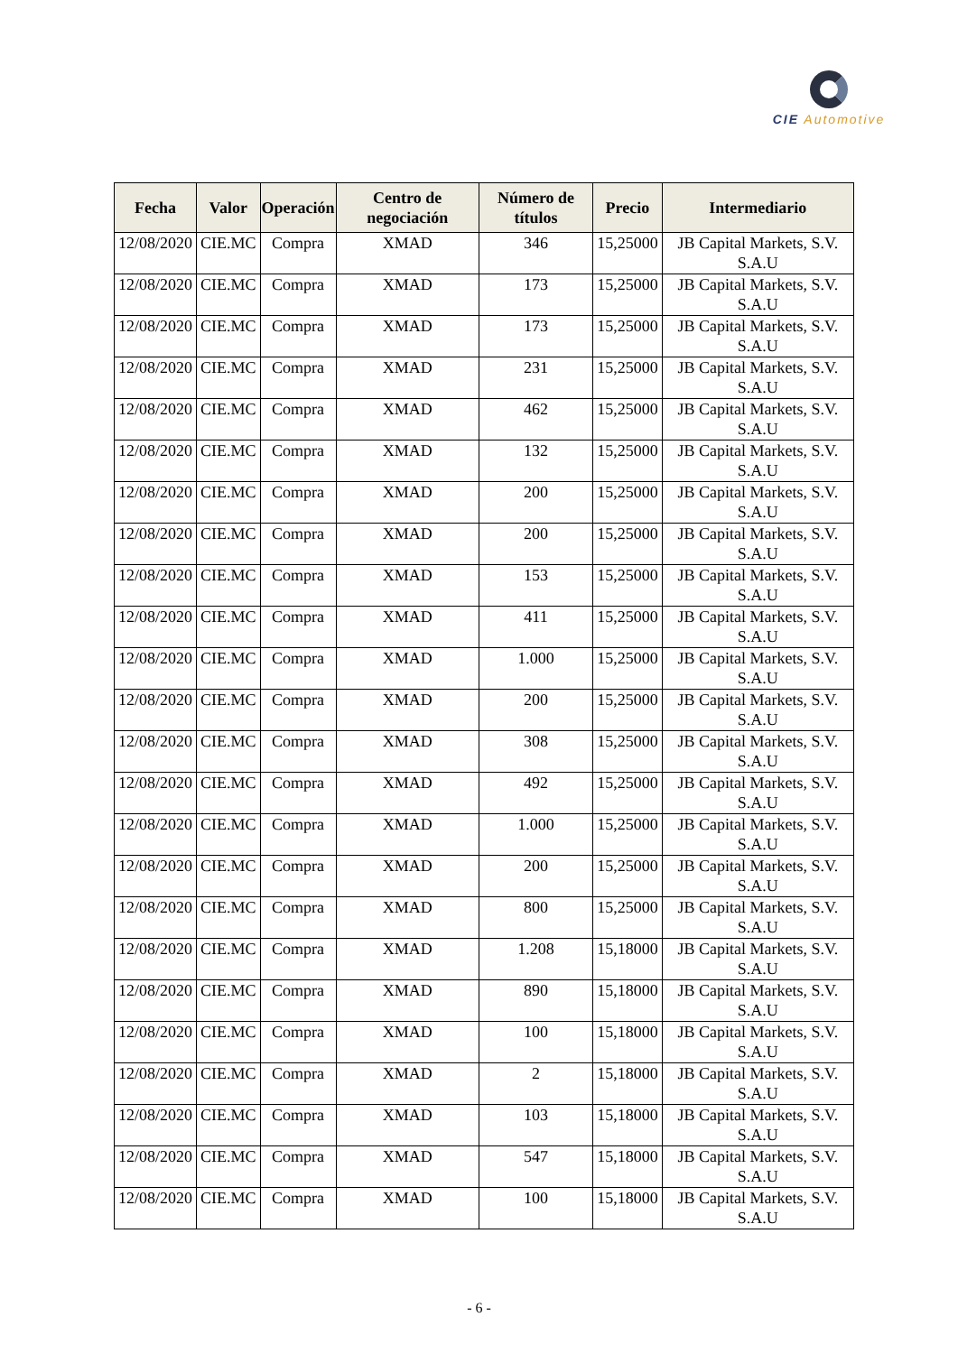CIE Automotive
| Fecha | Valor | Operación | Centro de negociación | Número de títulos | Precio | Intermediario |
| --- | --- | --- | --- | --- | --- | --- |
| 12/08/2020 | CIE.MC | Compra | XMAD | 346 | 15,25000 | JB Capital Markets, S.V. S.A.U |
| 12/08/2020 | CIE.MC | Compra | XMAD | 173 | 15,25000 | JB Capital Markets, S.V. S.A.U |
| 12/08/2020 | CIE.MC | Compra | XMAD | 173 | 15,25000 | JB Capital Markets, S.V. S.A.U |
| 12/08/2020 | CIE.MC | Compra | XMAD | 231 | 15,25000 | JB Capital Markets, S.V. S.A.U |
| 12/08/2020 | CIE.MC | Compra | XMAD | 462 | 15,25000 | JB Capital Markets, S.V. S.A.U |
| 12/08/2020 | CIE.MC | Compra | XMAD | 132 | 15,25000 | JB Capital Markets, S.V. S.A.U |
| 12/08/2020 | CIE.MC | Compra | XMAD | 200 | 15,25000 | JB Capital Markets, S.V. S.A.U |
| 12/08/2020 | CIE.MC | Compra | XMAD | 200 | 15,25000 | JB Capital Markets, S.V. S.A.U |
| 12/08/2020 | CIE.MC | Compra | XMAD | 153 | 15,25000 | JB Capital Markets, S.V. S.A.U |
| 12/08/2020 | CIE.MC | Compra | XMAD | 411 | 15,25000 | JB Capital Markets, S.V. S.A.U |
| 12/08/2020 | CIE.MC | Compra | XMAD | 1.000 | 15,25000 | JB Capital Markets, S.V. S.A.U |
| 12/08/2020 | CIE.MC | Compra | XMAD | 200 | 15,25000 | JB Capital Markets, S.V. S.A.U |
| 12/08/2020 | CIE.MC | Compra | XMAD | 308 | 15,25000 | JB Capital Markets, S.V. S.A.U |
| 12/08/2020 | CIE.MC | Compra | XMAD | 492 | 15,25000 | JB Capital Markets, S.V. S.A.U |
| 12/08/2020 | CIE.MC | Compra | XMAD | 1.000 | 15,25000 | JB Capital Markets, S.V. S.A.U |
| 12/08/2020 | CIE.MC | Compra | XMAD | 200 | 15,25000 | JB Capital Markets, S.V. S.A.U |
| 12/08/2020 | CIE.MC | Compra | XMAD | 800 | 15,25000 | JB Capital Markets, S.V. S.A.U |
| 12/08/2020 | CIE.MC | Compra | XMAD | 1.208 | 15,18000 | JB Capital Markets, S.V. S.A.U |
| 12/08/2020 | CIE.MC | Compra | XMAD | 890 | 15,18000 | JB Capital Markets, S.V. S.A.U |
| 12/08/2020 | CIE.MC | Compra | XMAD | 100 | 15,18000 | JB Capital Markets, S.V. S.A.U |
| 12/08/2020 | CIE.MC | Compra | XMAD | 2 | 15,18000 | JB Capital Markets, S.V. S.A.U |
| 12/08/2020 | CIE.MC | Compra | XMAD | 103 | 15,18000 | JB Capital Markets, S.V. S.A.U |
| 12/08/2020 | CIE.MC | Compra | XMAD | 547 | 15,18000 | JB Capital Markets, S.V. S.A.U |
| 12/08/2020 | CIE.MC | Compra | XMAD | 100 | 15,18000 | JB Capital Markets, S.V. S.A.U |
- 6 -